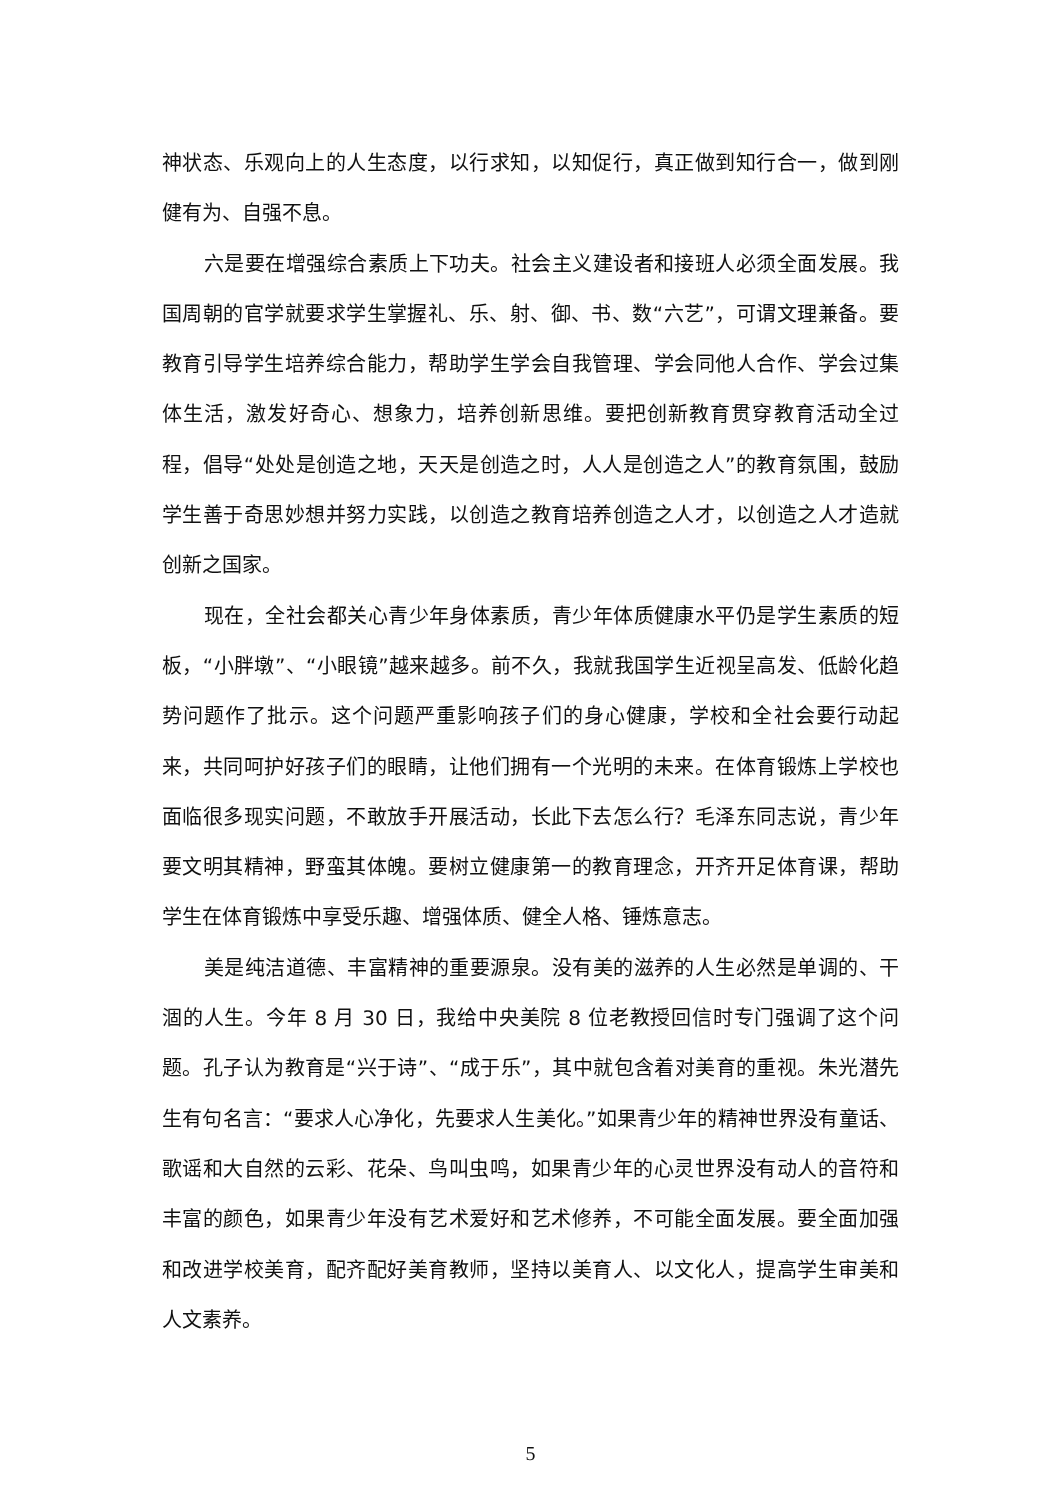神状态、乐观向上的人生态度，以行求知，以知促行，真正做到知行合一，做到刚健有为、自强不息。
六是要在增强综合素质上下功夫。社会主义建设者和接班人必须全面发展。我国周朝的官学就要求学生掌握礼、乐、射、御、书、数“六艺”，可谓文理兼备。要教育引导学生培养综合能力，帮助学生学会自我管理、学会同他人合作、学会过集体生活，激发好奇心、想象力，培养创新思维。要把创新教育贯穿教育活动全过程，倡导“处处是创造之地，天天是创造之时，人人是创造之人”的教育氛围，鼓励学生善于奇思妙想并努力实践，以创造之教育培养创造之人才，以创造之人才造就创新之国家。
现在，全社会都关心青少年身体素质，青少年体质健康水平仍是学生素质的短板，“小胖墩”、“小眼镜”越来越多。前不久，我就我国学生近视呈高发、低龄化趋势问题作了批示。这个问题严重影响孩子们的身心健康，学校和全社会要行动起来，共同呵护好孩子们的眼睛，让他们拥有一个光明的未来。在体育锻炼上学校也面临很多现实问题，不敢放手开展活动，长此下去怎么行？毛泽东同志说，青少年要文明其精神，野蛮其体魄。要树立健康第一的教育理念，开齐开足体育课，帮助学生在体育锻炼中享受乐趣、增强体质、健全人格、锤炼意志。
美是纯洁道德、丰富精神的重要源泉。没有美的滋养的人生必然是单调的、干涸的人生。今年 8 月 30 日，我给中央美院 8 位老教授回信时专门强调了这个问题。孔子认为教育是“兴于诗”、“成于乐”，其中就包含着对美育的重视。朱光潜先生有句名言：“要求人心净化，先要求人生美化。”如果青少年的精神世界没有童话、歌谣和大自然的云彩、花朵、鸟叫虫鸣，如果青少年的心灵世界没有动人的音符和丰富的颜色，如果青少年没有艺术爱好和艺术修养，不可能全面发展。要全面加强和改进学校美育，配齐配好美育教师，坚持以美育人、以文化人，提高学生审美和人文素养。
5